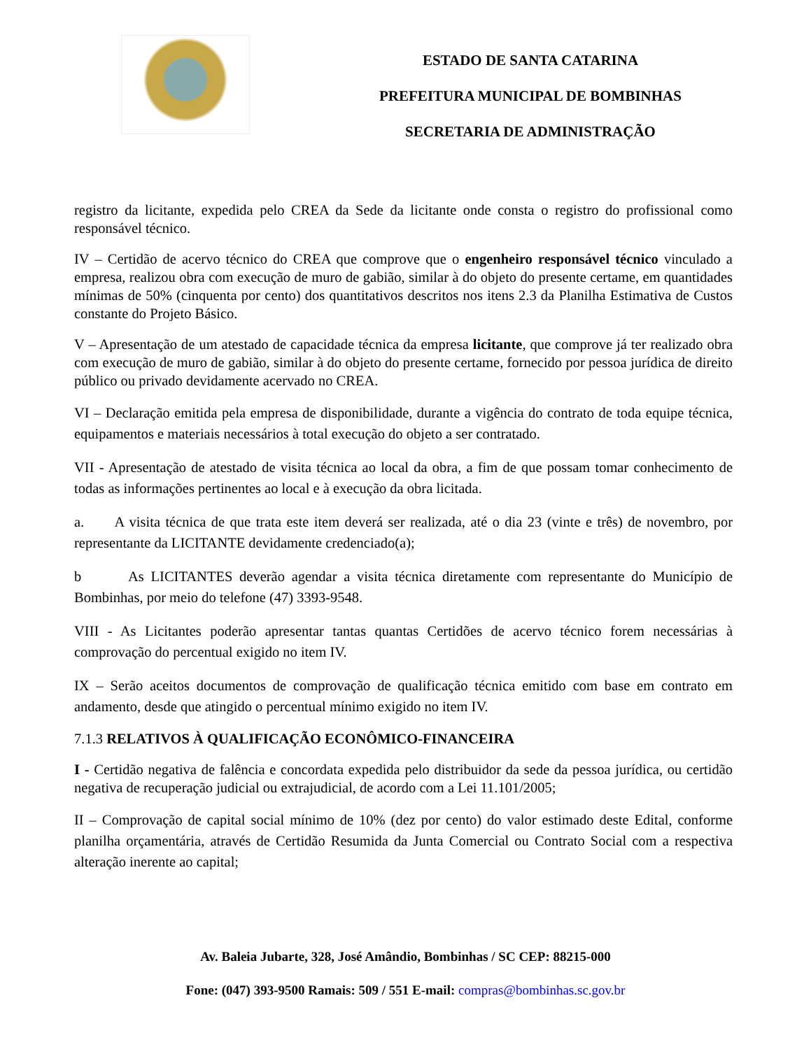ESTADO DE SANTA CATARINA
PREFEITURA MUNICIPAL DE BOMBINHAS
SECRETARIA DE ADMINISTRAÇÃO
registro da licitante, expedida pelo CREA da Sede da licitante onde consta o registro do profissional como responsável técnico.
IV – Certidão de acervo técnico do CREA que comprove que o engenheiro responsável técnico vinculado a empresa, realizou obra com execução de muro de gabião, similar à do objeto do presente certame, em quantidades mínimas de 50% (cinquenta por cento) dos quantitativos descritos nos itens 2.3 da Planilha Estimativa de Custos constante do Projeto Básico.
V – Apresentação de um atestado de capacidade técnica da empresa licitante, que comprove já ter realizado obra com execução de muro de gabião, similar à do objeto do presente certame, fornecido por pessoa jurídica de direito público ou privado devidamente acervado no CREA.
VI – Declaração emitida pela empresa de disponibilidade, durante a vigência do contrato de toda equipe técnica, equipamentos e materiais necessários à total execução do objeto a ser contratado.
VII - Apresentação de atestado de visita técnica ao local da obra, a fim de que possam tomar conhecimento de todas as informações pertinentes ao local e à execução da obra licitada.
a. A visita técnica de que trata este item deverá ser realizada, até o dia 23 (vinte e três) de novembro, por representante da LICITANTE devidamente credenciado(a);
b As LICITANTES deverão agendar a visita técnica diretamente com representante do Município de Bombinhas, por meio do telefone (47) 3393-9548.
VIII - As Licitantes poderão apresentar tantas quantas Certidões de acervo técnico forem necessárias à comprovação do percentual exigido no item IV.
IX – Serão aceitos documentos de comprovação de qualificação técnica emitido com base em contrato em andamento, desde que atingido o percentual mínimo exigido no item IV.
7.1.3 RELATIVOS À QUALIFICAÇÃO ECONÔMICO-FINANCEIRA
I - Certidão negativa de falência e concordata expedida pelo distribuidor da sede da pessoa jurídica, ou certidão negativa de recuperação judicial ou extrajudicial, de acordo com a Lei 11.101/2005;
II – Comprovação de capital social mínimo de 10% (dez por cento) do valor estimado deste Edital, conforme planilha orçamentária, através de Certidão Resumida da Junta Comercial ou Contrato Social com a respectiva alteração inerente ao capital;
Av. Baleia Jubarte, 328, José Amândio, Bombinhas / SC CEP: 88215-000
Fone: (047) 393-9500 Ramais: 509 / 551 E-mail: compras@bombinhas.sc.gov.br